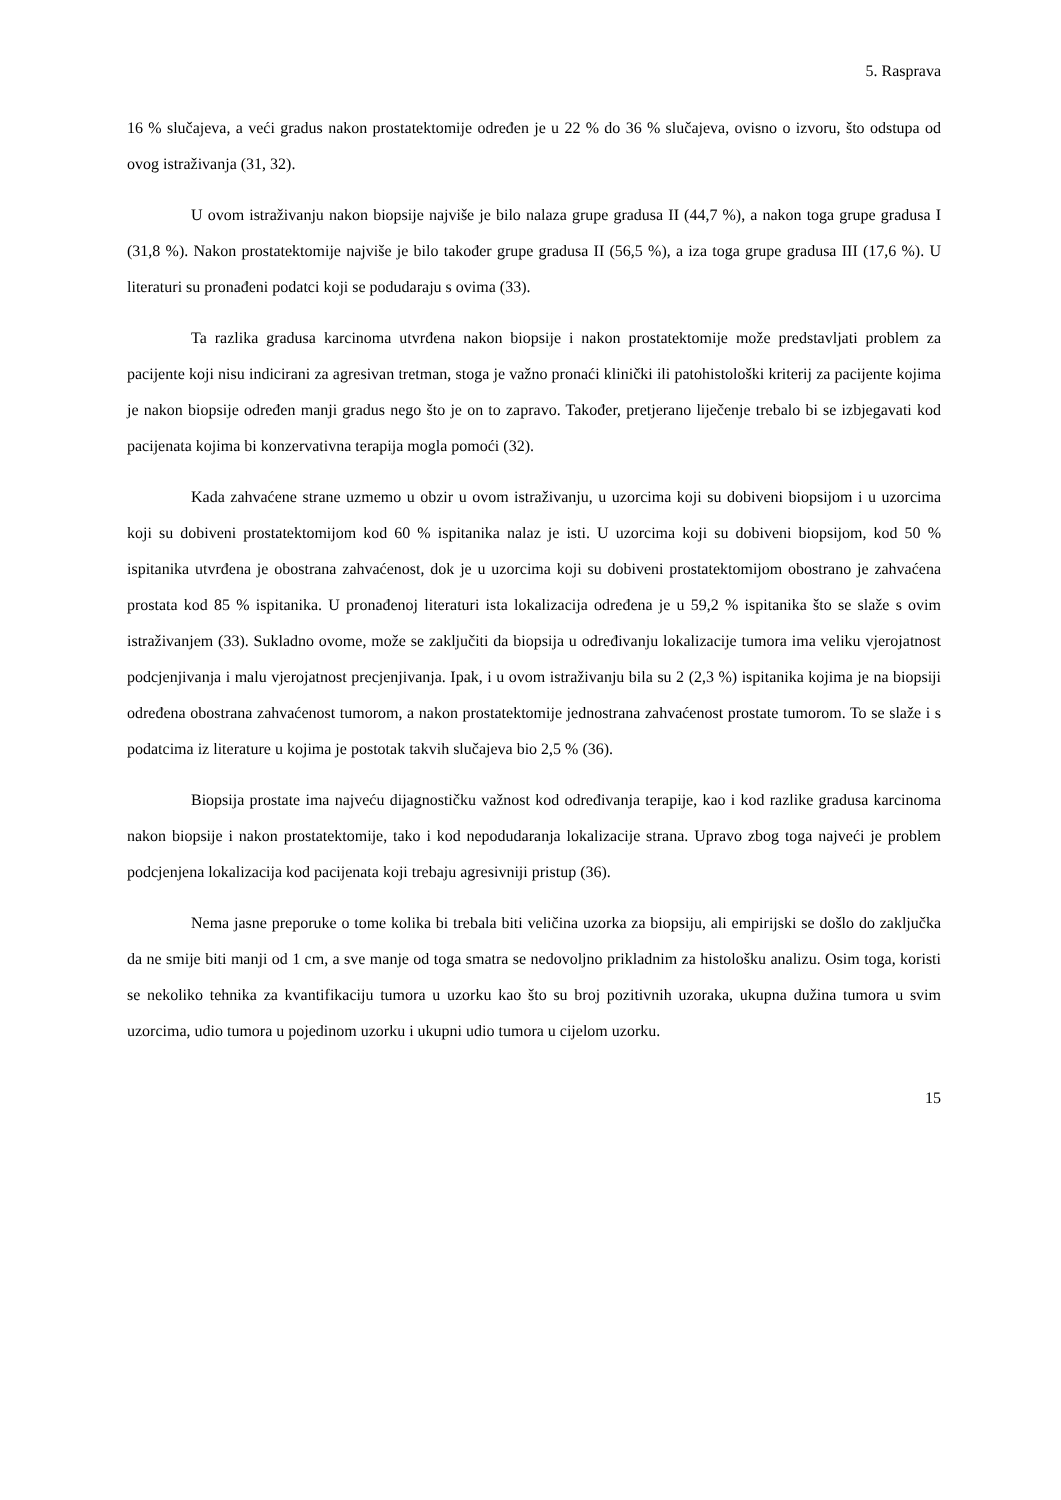5. Rasprava
16 % slučajeva, a veći gradus nakon prostatektomije određen je u 22 % do 36 % slučajeva, ovisno o izvoru, što odstupa od ovog istraživanja (31, 32).
U ovom istraživanju nakon biopsije najviše je bilo nalaza grupe gradusa II (44,7 %), a nakon toga grupe gradusa I (31,8 %). Nakon prostatektomije najviše je bilo također grupe gradusa II (56,5 %), a iza toga grupe gradusa III (17,6 %). U literaturi su pronađeni podatci koji se podudaraju s ovima (33).
Ta razlika gradusa karcinoma utvrđena nakon biopsije i nakon prostatektomije može predstavljati problem za pacijente koji nisu indicirani za agresivan tretman, stoga je važno pronaći klinički ili patohistološki kriterij za pacijente kojima je nakon biopsije određen manji gradus nego što je on to zapravo. Također, pretjerano liječenje trebalo bi se izbjegavati kod pacijenata kojima bi konzervativna terapija mogla pomoći (32).
Kada zahvaćene strane uzmemo u obzir u ovom istraživanju, u uzorcima koji su dobiveni biopsijom i u uzorcima koji su dobiveni prostatektomijom kod 60 % ispitanika nalaz je isti. U uzorcima koji su dobiveni biopsijom, kod 50 % ispitanika utvrđena je obostrana zahvaćenost, dok je u uzorcima koji su dobiveni prostatektomijom obostrano je zahvaćena prostata kod 85 % ispitanika. U pronađenoj literaturi ista lokalizacija određena je u 59,2 % ispitanika što se slaže s ovim istraživanjem (33). Sukladno ovome, može se zaključiti da biopsija u određivanju lokalizacije tumora ima veliku vjerojatnost podcjenjivanja i malu vjerojatnost precjenjivanja. Ipak, i u ovom istraživanju bila su 2 (2,3 %) ispitanika kojima je na biopsiji određena obostrana zahvaćenost tumorom, a nakon prostatektomije jednostrana zahvaćenost prostate tumorom. To se slaže i s podatcima iz literature u kojima je postotak takvih slučajeva bio 2,5 % (36).
Biopsija prostate ima najveću dijagnostičku važnost kod određivanja terapije, kao i kod razlike gradusa karcinoma nakon biopsije i nakon prostatektomije, tako i kod nepodudaranja lokalizacije strana. Upravo zbog toga najveći je problem podcjenjena lokalizacija kod pacijenata koji trebaju agresivniji pristup (36).
Nema jasne preporuke o tome kolika bi trebala biti veličina uzorka za biopsiju, ali empirijski se došlo do zaključka da ne smije biti manji od 1 cm, a sve manje od toga smatra se nedovoljno prikladnim za histološku analizu. Osim toga, koristi se nekoliko tehnika za kvantifikaciju tumora u uzorku kao što su broj pozitivnih uzoraka, ukupna dužina tumora u svim uzorcima, udio tumora u pojedinom uzorku i ukupni udio tumora u cijelom uzorku.
15